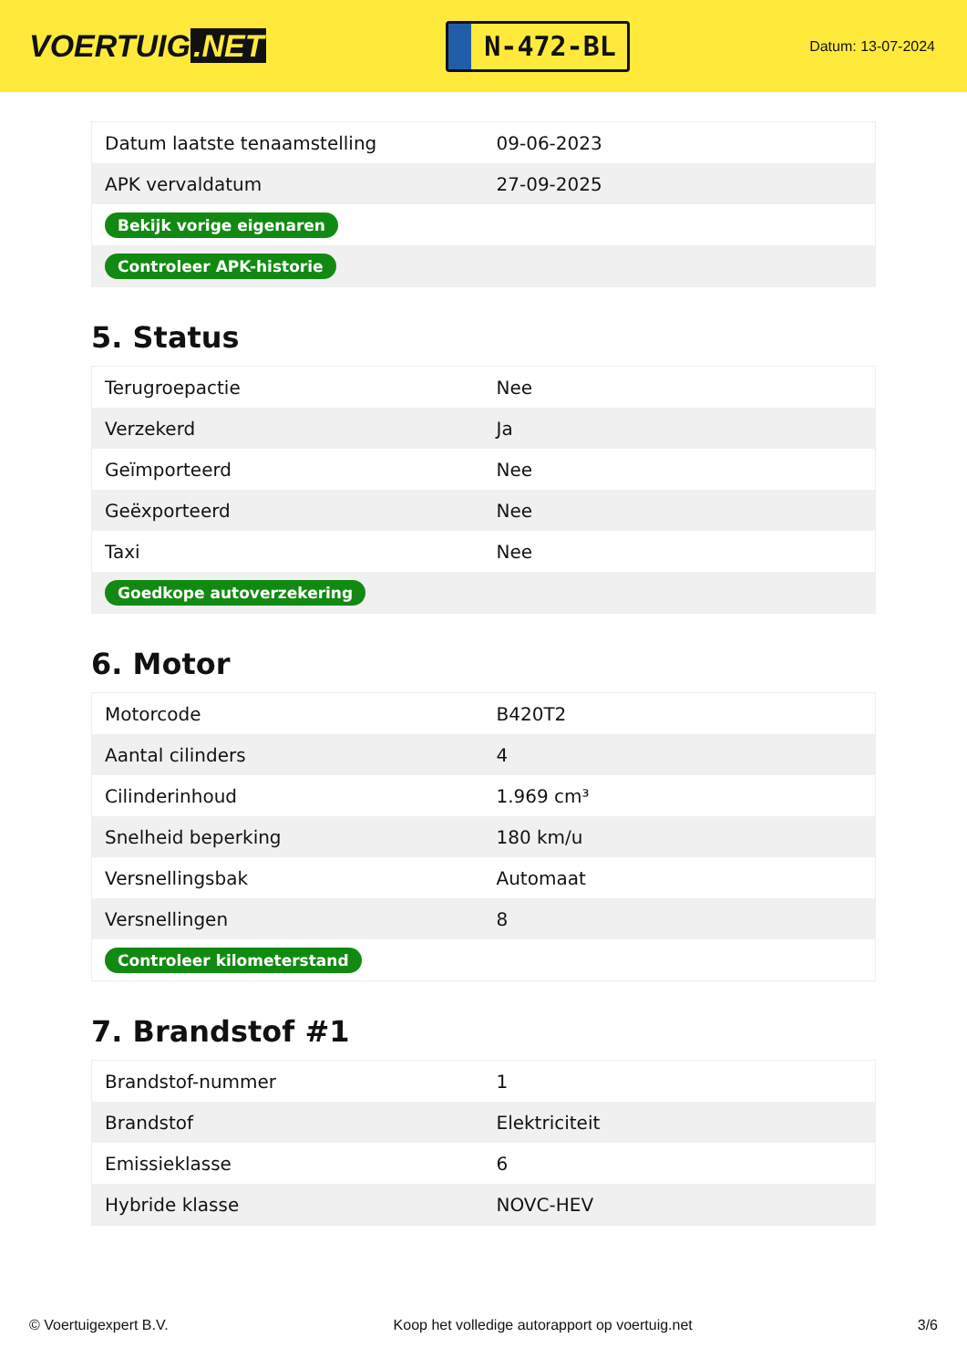VOERTUIG.NET
N-472-BL
Datum: 13-07-2024
| Datum laatste tenaamstelling | 09-06-2023 |
| APK vervaldatum | 27-09-2025 |
| Bekijk vorige eigenaren | |
| Controleer APK-historie | |
5. Status
| Terugroepactie | Nee |
| Verzekerd | Ja |
| Geïmporteerd | Nee |
| Geëxporteerd | Nee |
| Taxi | Nee |
| Goedkope autoverzekering | |
6. Motor
| Motorcode | B420T2 |
| Aantal cilinders | 4 |
| Cilinderinhoud | 1.969 cm³ |
| Snelheid beperking | 180 km/u |
| Versnellingsbak | Automaat |
| Versnellingen | 8 |
| Controleer kilometerstand | |
7. Brandstof #1
| Brandstof-nummer | 1 |
| Brandstof | Elektriciteit |
| Emissieklasse | 6 |
| Hybride klasse | NOVC-HEV |
© Voertuigexpert B.V. Koop het volledige autorapport op voertuig.net 3/6